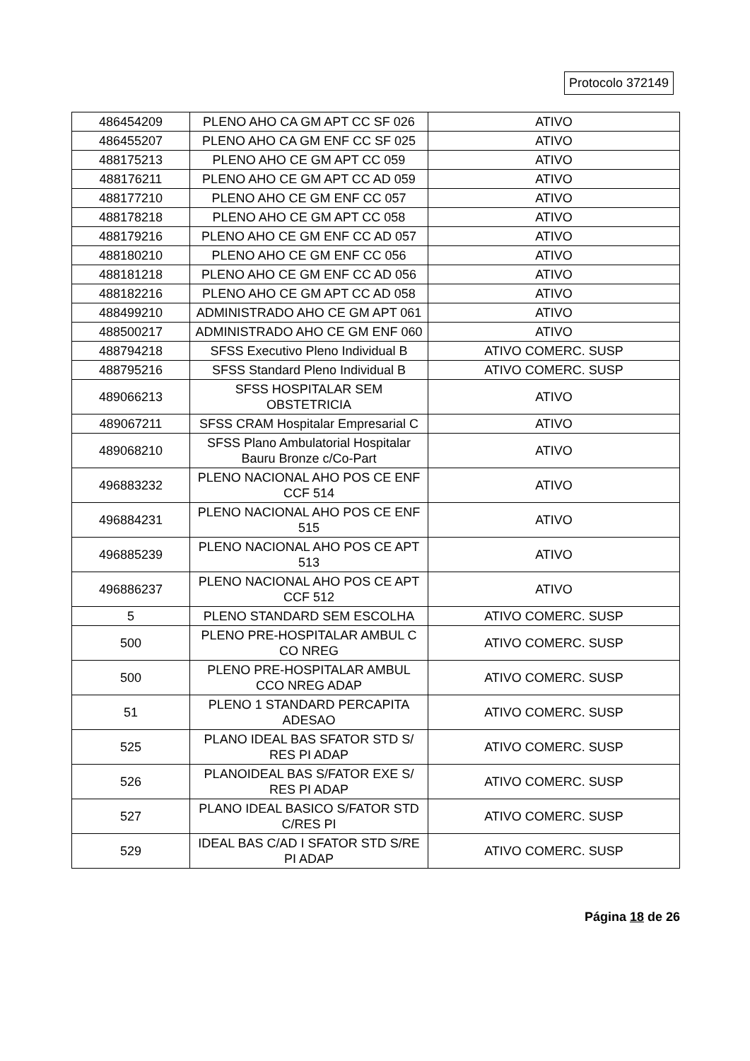Protocolo 372149
| 486454209 | PLENO AHO CA GM APT CC SF 026 | ATIVO |
| 486455207 | PLENO AHO CA GM ENF CC SF 025 | ATIVO |
| 488175213 | PLENO AHO CE GM APT CC 059 | ATIVO |
| 488176211 | PLENO AHO CE GM APT CC AD 059 | ATIVO |
| 488177210 | PLENO AHO CE GM ENF CC 057 | ATIVO |
| 488178218 | PLENO AHO CE GM APT CC 058 | ATIVO |
| 488179216 | PLENO AHO CE GM ENF CC AD 057 | ATIVO |
| 488180210 | PLENO AHO CE GM ENF CC 056 | ATIVO |
| 488181218 | PLENO AHO CE GM ENF CC AD 056 | ATIVO |
| 488182216 | PLENO AHO CE GM APT CC AD 058 | ATIVO |
| 488499210 | ADMINISTRADO AHO CE GM APT 061 | ATIVO |
| 488500217 | ADMINISTRADO AHO CE GM ENF 060 | ATIVO |
| 488794218 | SFSS Executivo Pleno Individual B | ATIVO COMERC. SUSP |
| 488795216 | SFSS Standard Pleno Individual B | ATIVO COMERC. SUSP |
| 489066213 | SFSS HOSPITALAR SEM OBSTETRICIA | ATIVO |
| 489067211 | SFSS CRAM Hospitalar Empresarial C | ATIVO |
| 489068210 | SFSS Plano Ambulatorial Hospitalar Bauru Bronze c/Co-Part | ATIVO |
| 496883232 | PLENO NACIONAL AHO POS CE ENF CCF 514 | ATIVO |
| 496884231 | PLENO NACIONAL AHO POS CE ENF 515 | ATIVO |
| 496885239 | PLENO NACIONAL AHO POS CE APT 513 | ATIVO |
| 496886237 | PLENO NACIONAL AHO POS CE APT CCF 512 | ATIVO |
| 5 | PLENO STANDARD SEM ESCOLHA | ATIVO COMERC. SUSP |
| 500 | PLENO PRE-HOSPITALAR AMBUL C CO NREG | ATIVO COMERC. SUSP |
| 500 | PLENO PRE-HOSPITALAR AMBUL CCO NREG ADAP | ATIVO COMERC. SUSP |
| 51 | PLENO 1 STANDARD PERCAPITA ADESAO | ATIVO COMERC. SUSP |
| 525 | PLANO IDEAL BAS SFATOR STD S/ RES PI ADAP | ATIVO COMERC. SUSP |
| 526 | PLANOIDEAL BAS S/FATOR EXE S/ RES PI ADAP | ATIVO COMERC. SUSP |
| 527 | PLANO IDEAL BASICO S/FATOR STD C/RES PI | ATIVO COMERC. SUSP |
| 529 | IDEAL BAS C/AD I SFATOR STD S/RE PI ADAP | ATIVO COMERC. SUSP |
Página 18 de 26